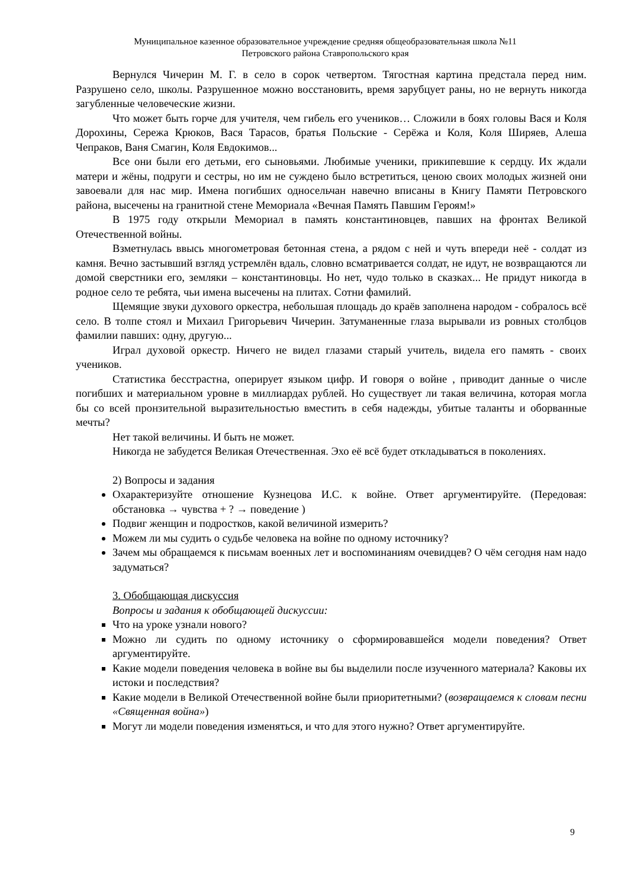Муниципальное казенное образовательное учреждение средняя общеобразовательная школа №11
Петровского района Ставропольского края
Вернулся Чичерин М. Г. в село в сорок четвертом. Тягостная картина предстала перед ним. Разрушено село, школы. Разрушенное можно восстановить, время зарубцует раны, но не вернуть никогда загубленные человеческие жизни.
Что может быть горче для учителя, чем гибель его учеников… Сложили в боях головы Вася и Коля Дорохины, Сережа Крюков, Вася Тарасов, братья Польские - Серёжа и Коля, Коля Ширяев, Алеша Чепраков, Ваня Смагин, Коля Евдокимов...
Все они были его детьми, его сыновьями. Любимые ученики, прикипевшие к сердцу. Их ждали матери и жёны, подруги и сестры, но им не суждено было встретиться, ценою своих молодых жизней они завоевали для нас мир. Имена погибших односельчан навечно вписаны в Книгу Памяти Петровского района, высечены на гранитной стене Мемориала «Вечная Память Павшим Героям!»
В 1975 году открыли Мемориал в память константиновцев, павших на фронтах Великой Отечественной войны.
Взметнулась ввысь многометровая бетонная стена, а рядом с ней и чуть впереди неё - солдат из камня. Вечно застывший взгляд устремлён вдаль, словно всматривается солдат, не идут, не возвращаются ли домой сверстники его, земляки – константиновцы. Но нет, чудо только в сказках... Не придут никогда в родное село те ребята, чьи имена высечены на плитах. Сотни фамилий.
Щемящие звуки духового оркестра, небольшая площадь до краёв заполнена народом - собралось всё село. В толпе стоял и Михаил Григорьевич Чичерин. Затуманенные глаза вырывали из ровных столбцов фамилии павших: одну, другую...
Играл духовой оркестр. Ничего не видел глазами старый учитель, видела его память - своих учеников.
Статистика бесстрастна, оперирует языком цифр. И говоря о войне , приводит данные о числе погибших и материальном уровне в миллиардах рублей. Но существует ли такая величина, которая могла бы со всей пронзительной выразительностью вместить в себя надежды, убитые таланты и оборванные мечты?
Нет такой величины. И быть не может.
Никогда не забудется Великая Отечественная. Эхо её всё будет откладываться в поколениях.
2) Вопросы и задания
Охарактеризуйте отношение Кузнецова И.С. к войне. Ответ аргументируйте. (Передовая: обстановка → чувства + ? → поведение )
Подвиг женщин и подростков, какой величиной измерить?
Можем ли мы судить о судьбе человека на войне по одному источнику?
Зачем мы обращаемся к письмам военных лет и воспоминаниям очевидцев? О чём сегодня нам надо задуматься?
3. Обобщающая дискуссия
Вопросы и задания к обобщающей дискуссии:
Что на уроке узнали нового?
Можно ли судить по одному источнику о сформировавшейся модели поведения? Ответ аргументируйте.
Какие модели поведения человека в войне вы бы выделили после изученного материала? Каковы их истоки и последствия?
Какие модели в Великой Отечественной войне были приоритетными? (возвращаемся к словам песни «Священная война»)
Могут ли модели поведения изменяться, и что для этого нужно? Ответ аргументируйте.
9